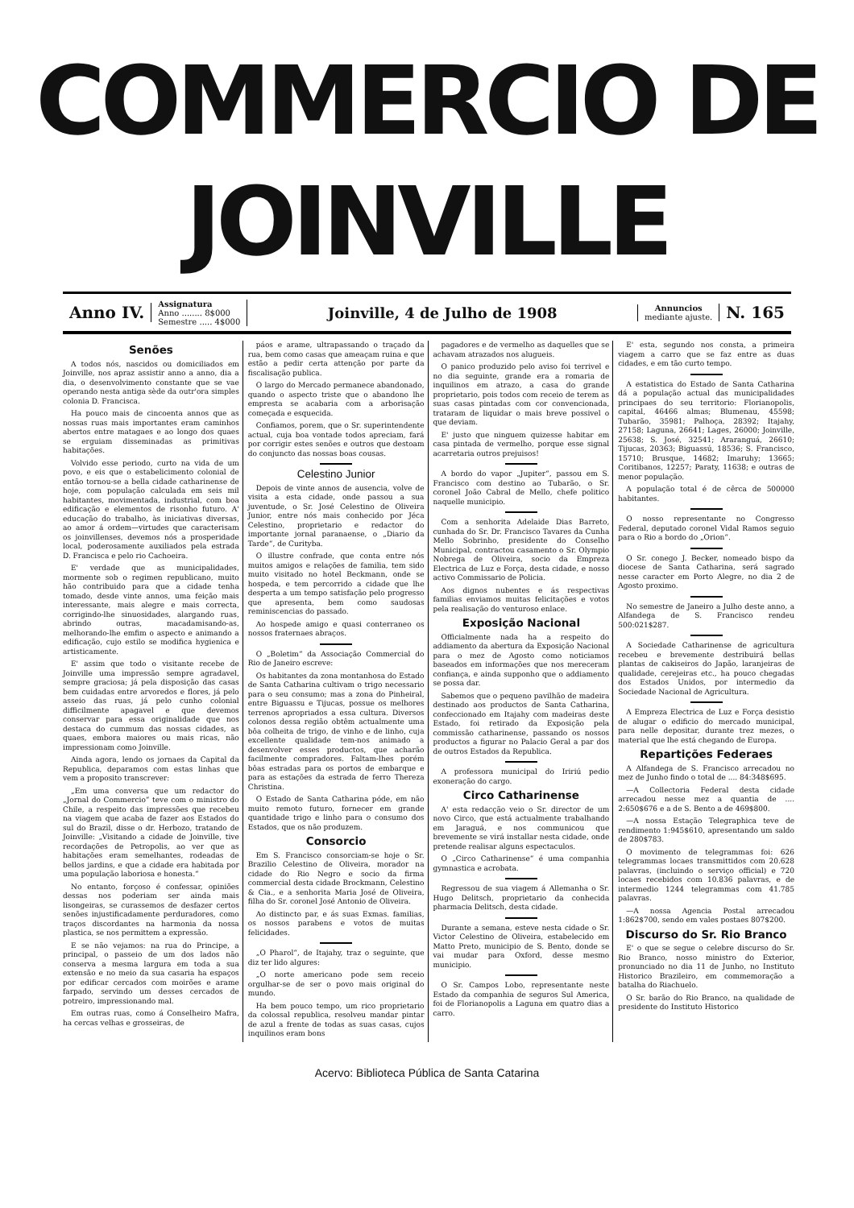COMMERCIO DE JOINVILLE
Anno IV.
Assignatura
Anno ........ 8$000
Semestre ..... 4$000
Joinville, 4 de Julho de 1908
Annuncios
mediante ajuste.
N. 165
Senões
A todos nós, nascidos ou domiciliados em Joinville, nos apraz assistir anno a anno, dia a dia, o desenvolvimento constante que se vae operando nesta antiga sède da outr'ora simples colonia D. Francisca.
Ha pouco mais de cincoenta annos que as nossas ruas mais importantes eram caminhos abertos entre matagaes e ao longo dos quaes se erguiam disseminadas as primitivas habitações.
Volvido esse periodo, curto na vida de um povo, e eis que o estabelicimento colonial de então tornou-se a bella cidade catharinense de hoje, com população calculada em seis mil habitantes, movimentada, industrial, com boa edificação e elementos de risonho futuro. A' educação do trabalho, às iniciativas diversas, ao amor á ordem—virtudes que caracterisam os joinvillenses, devemos nós a prosperidade local, poderosamente auxiliados pela estrada D. Francisca e pelo rio Cachoeira.
E' verdade que as municipalidades, mormente sob o regimen republicano, muito hão contribuido para que a cidade tenha tomado, desde vinte annos, uma feição mais interessante, mais alegre e mais correcta, corrigindo-lhe sinuosidades, alargando ruas, abrindo outras, macadamisando-as, melhorando-lhe emfim o aspecto e animando a edificação, cujo estilo se modifica hygienica e artisticamente.
E' assim que todo o visitante recebe de Joinville uma impressão sempre agradavel, sempre graciosa; já pela disposição das casas bem cuidadas entre arvoredos e flores, já pelo asseio das ruas, já pelo cunho colonial difficilmente apagavel e que devemos conservar para essa originalidade que nos destaca do cummum das nossas cidades, as quaes, embora maiores ou mais ricas, não impressionam como Joinville.
Ainda agora, lendo os jornaes da Capital da Republica, deparamos com estas linhas que vem a proposito transcrever:
„Em uma conversa que um redactor do „Jornal do Commercio“ teve com o ministro do Chile, a respeito das impressões que recebeu na viagem que acaba de fazer aos Estados do sul do Brazil, disse o dr. Herbozo, tratando de Joinville: „Visitando a cidade de Joinville, tive recordações de Petropolis, ao ver que as habitações eram semelhantes, rodeadas de bellos jardins, e que a cidade era habitada por uma população laboriosa e honesta.“
No entanto, forçoso é confessar, opiniões dessas nos poderiam ser ainda mais lisongeiras, se curassemos de desfazer certos senões injustificadamente perduradores, como traços discordantes na harmonia da nossa plastica, se nos permittem a expressão.
E se não vejamos: na rua do Principe, a principal, o passeio de um dos lados não conserva a mesma largura em toda a sua extensão e no meio da sua casaria ha espaços por edificar cercados com moirões e arame farpado, servindo um desses cercados de potreiro, impressionando mal.
Em outras ruas, como á Conselheiro Mafra, ha cercas velhas e grosseiras, de
páos e arame, ultrapassando o traçado da rua, bem como casas que ameaçam ruina e que estão a pedir certa attenção por parte da fiscalisação publica.
O largo do Mercado permanece abandonado, quando o aspecto triste que o abandono lhe empresta se acabaria com a arborisação começada e esquecida.
Confiamos, porem, que o Sr. superintendente actual, cuja boa vontade todos apreciam, fará por corrigir estes senões e outros que destoam do conjuncto das nossas boas cousas.
Celestino Junior
Depois de vinte annos de ausencia, volve de visita a esta cidade, onde passou a sua juventude, o Sr. José Celestino de Oliveira Junior, entre nós mais conhecido por Jéca Celestino, proprietario e redactor do importante jornal paranaense, o „Diario da Tarde“, de Curityba.
O illustre confrade, que conta entre nós muitos amigos e relações de familia, tem sido muito visitado no hotel Beckmann, onde se hospeda, e tem percorrido a cidade que lhe desperta a um tempo satisfação pelo progresso que apresenta, bem como saudosas reminiscencias do passado.
Ao hospede amigo e quasi conterraneo os nossos fraternaes abraços.
O „Boletim“ da Associação Commercial do Rio de Janeiro escreve:
Os habitantes da zona montanhosa do Estado de Santa Catharina cultivam o trigo necessario para o seu consumo; mas a zona do Pinheiral, entre Biguassu e Tijucas, possue os melhores terrenos apropriados a essa cultura. Diversos colonos dessa região obtêm actualmente uma bôa colheita de trigo, de vinho e de linho, cuja excellente qualidade tem-nos animado a desenvolver esses productos, que acharão facilmente compradores. Faltam-lhes porém bôas estradas para os portos de embarque e para as estações da estrada de ferro Thereza Christina.
O Estado de Santa Catharina póde, em não muito remoto futuro, fornecer em grande quantidade trigo e linho para o consumo dos Estados, que os não produzem.
Consorcio
Em S. Francisco consorciam-se hoje o Sr. Brazilio Celestino de Oliveira, morador na cidade do Rio Negro e socio da firma commercial desta cidade Brockmann, Celestino & Cia., e a senhorita Maria José de Oliveira, filha do Sr. coronel José Antonio de Oliveira.
Ao distincto par, e ás suas Exmas. familias, os nossos parabens e votos de muitas felicidades.
„O Pharol“, de Itajahy, traz o seguinte, que diz ter lido algures:
„O norte americano pode sem receio orgulhar-se de ser o povo mais original do mundo.
Ha bem pouco tempo, um rico proprietario da colossal republica, resolveu mandar pintar de azul a frente de todas as suas casas, cujos inquilinos eram bons
pagadores e de vermelho as daquelles que se achavam atrazados nos alugueis.
O panico produzido pelo aviso foi terrivel e no dia seguinte, grande era a romaria de inquilinos em atrazo, a casa do grande proprietario, pois todos com receio de terem as suas casas pintadas com cor convencionada, trataram de liquidar o mais breve possivel o que deviam.
E' justo que ninguem quizesse habitar em casa pintada de vermelho, porque esse signal acarretaria outros prejuisos!
A bordo do vapor „Jupiter“, passou em S. Francisco com destino ao Tubarão, o Sr. coronel João Cabral de Mello, chefe politico naquelle municipio.
Com a senhorita Adelaide Dias Barreto, cunhada do Sr. Dr. Francisco Tavares da Cunha Mello Sobrinho, presidente do Conselho Municipal, contractou casamento o Sr. Olympio Nobrega de Oliveira, socio da Empreza Electrica de Luz e Força, desta cidade, e nosso activo Commissario de Policia.
Aos dignos nubentes e ás respectivas familias enviamos muitas felicitações e votos pela realisação do venturoso enlace.
Exposição Nacional
Officialmente nada ha a respeito do addiamento da abertura da Exposição Nacional para o mez de Agosto como noticiamos baseados em informações que nos mereceram confiança, e ainda supponho que o addiamento se possa dar.
Sabemos que o pequeno pavilhão de madeira destinado aos productos de Santa Catharina, confeccionado em Itajahy com madeiras deste Estado, foi retirado da Exposição pela commissão catharinense, passando os nossos productos a figurar no Palacio Geral a par dos de outros Estados da Republica.
A professora municipal do Iririú pedio exoneração do cargo.
Circo Catharinense
A' esta redacção veio o Sr. director de um novo Circo, que está actualmente trabalhando em Jaraguá, e nos communicou que brevemente se virá installar nesta cidade, onde pretende realisar alguns espectaculos.
O „Circo Catharinense“ é uma companhia gymnastica e acrobata.
Regressou de sua viagem á Allemanha o Sr. Hugo Delitsch, proprietario da conhecida pharmacia Delitsch, desta cidade.
Durante a semana, esteve nesta cidade o Sr. Victor Celestino de Oliveira, estabelecido em Matto Preto, municipio de S. Bento, donde se vai mudar para Oxford, desse mesmo municipio.
O Sr. Campos Lobo, representante neste Estado da companhia de seguros Sul America, foi de Florianopolis a Laguna em quatro dias a carro.
E' esta, segundo nos consta, a primeira viagem a carro que se faz entre as duas cidades, e em tão curto tempo.
A estatistica do Estado de Santa Catharina dá a população actual das municipalidades principaes do seu territorio: Florianopolis, capital, 46466 almas; Blumenau, 45598; Tubarão, 35981; Palhoça, 28392; Itajahy, 27158; Laguna, 26641; Lages, 26000; Joinville, 25638; S. José, 32541; Araranguá, 26610; Tijucas, 20363; Biguassú, 18536; S. Francisco, 15710; Brusque, 14682; Imaruhy; 13665; Coritibanos, 12257; Paraty, 11638; e outras de menor população.
A população total é de cêrca de 500000 habitantes.
O nosso representante no Congresso Federal, deputado coronel Vidal Ramos seguio para o Rio a bordo do „Orion“.
O Sr. conego J. Becker, nomeado bispo da diocese de Santa Catharina, será sagrado nesse caracter em Porto Alegre, no dia 2 de Agosto proximo.
No semestre de Janeiro a Julho deste anno, a Alfandega de S. Francisco rendeu 500:021$287.
A Sociedade Catharinense de agricultura recebeu e brevemente destribuirá bellas plantas de cakiseiros do Japão, laranjeiras de qualidade, cerejeiras etc., ha pouco chegadas dos Estados Unidos, por intermedio da Sociedade Nacional de Agricultura.
A Empreza Electrica de Luz e Força desistio de alugar o edificio do mercado municipal, para nelle depositar, durante trez mezes, o material que lhe está chegando de Europa.
Repartições Federaes
A Alfandega de S. Francisco arrecadou no mez de Junho findo o total de .... 84:348$695.
—A Collectoria Federal desta cidade arrecadou nesse mez a quantia de .... 2:650$676 e a de S. Bento a de 469$800.
—A nossa Estação Telegraphica teve de rendimento 1:945$610, apresentando um saldo de 280$783.
O movimento de telegrammas foi: 626 telegrammas locaes transmittidos com 20.628 palavras, (incluindo o serviço official) e 720 locaes recebidos com 10.836 palavras, e de intermedio 1244 telegrammas com 41.785 palavras.
—A nossa Agencia Postal arrecadou 1:862$700, sendo em vales postaes 807$200.
Discurso do Sr. Rio Branco
E' o que se segue o celebre discurso do Sr. Rio Branco, nosso ministro do Exterior, pronunciado no dia 11 de Junho, no Instituto Historico Brazileiro, em commemoração a batalha do Riachuelo.
O Sr. barão do Rio Branco, na qualidade de presidente do Instituto Historico
Acervo: Biblioteca Pública de Santa Catarina